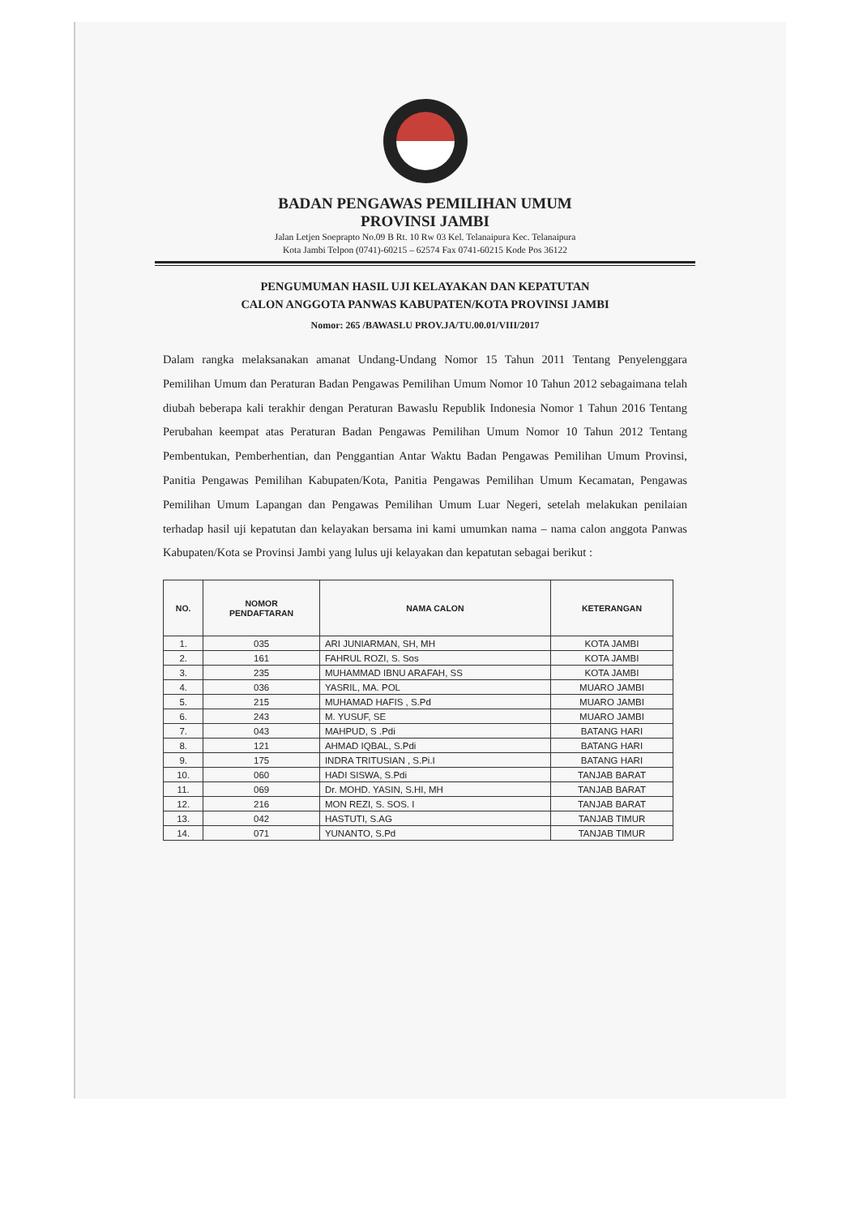BADAN PENGAWAS PEMILIHAN UMUM
PROVINSI JAMBI
Jalan Letjen Soeprapto No.09 B Rt. 10 Rw 03 Kel. Telanaipura Kec. Telanaipura
Kota Jambi Telpon (0741)-60215 – 62574 Fax 0741-60215 Kode Pos 36122
PENGUMUMAN HASIL UJI KELAYAKAN DAN KEPATUTAN
CALON ANGGOTA PANWAS KABUPATEN/KOTA PROVINSI JAMBI
Nomor: 265 /BAWASLU PROV.JA/TU.00.01/VIII/2017
Dalam rangka melaksanakan amanat Undang-Undang Nomor 15 Tahun 2011 Tentang Penyelenggara Pemilihan Umum dan Peraturan Badan Pengawas Pemilihan Umum Nomor 10 Tahun 2012 sebagaimana telah diubah beberapa kali terakhir dengan Peraturan Bawaslu Republik Indonesia Nomor 1 Tahun 2016 Tentang Perubahan keempat atas Peraturan Badan Pengawas Pemilihan Umum Nomor 10 Tahun 2012 Tentang Pembentukan, Pemberhentian, dan Penggantian Antar Waktu Badan Pengawas Pemilihan Umum Provinsi, Panitia Pengawas Pemilihan Kabupaten/Kota, Panitia Pengawas Pemilihan Umum Kecamatan, Pengawas Pemilihan Umum Lapangan dan Pengawas Pemilihan Umum Luar Negeri, setelah melakukan penilaian terhadap hasil uji kepatutan dan kelayakan bersama ini kami umumkan nama – nama calon anggota Panwas Kabupaten/Kota se Provinsi Jambi yang lulus uji kelayakan dan kepatutan sebagai berikut :
| NO. | NOMOR PENDAFTARAN | NAMA CALON | KETERANGAN |
| --- | --- | --- | --- |
| 1. | 035 | ARI JUNIARMAN, SH, MH | KOTA JAMBI |
| 2. | 161 | FAHRUL ROZI, S. Sos | KOTA JAMBI |
| 3. | 235 | MUHAMMAD IBNU ARAFAH, SS | KOTA JAMBI |
| 4. | 036 | YASRIL, MA. POL | MUARO JAMBI |
| 5. | 215 | MUHAMAD HAFIS , S.Pd | MUARO JAMBI |
| 6. | 243 | M. YUSUF, SE | MUARO JAMBI |
| 7. | 043 | MAHPUD, S .Pdi | BATANG HARI |
| 8. | 121 | AHMAD IQBAL, S.Pdi | BATANG HARI |
| 9. | 175 | INDRA TRITUSIAN , S.Pi.I | BATANG HARI |
| 10. | 060 | HADI SISWA, S.Pdi | TANJAB BARAT |
| 11. | 069 | Dr. MOHD. YASIN, S.HI, MH | TANJAB BARAT |
| 12. | 216 | MON REZI, S. SOS. I | TANJAB BARAT |
| 13. | 042 | HASTUTI, S.AG | TANJAB TIMUR |
| 14. | 071 | YUNANTO, S.Pd | TANJAB TIMUR |